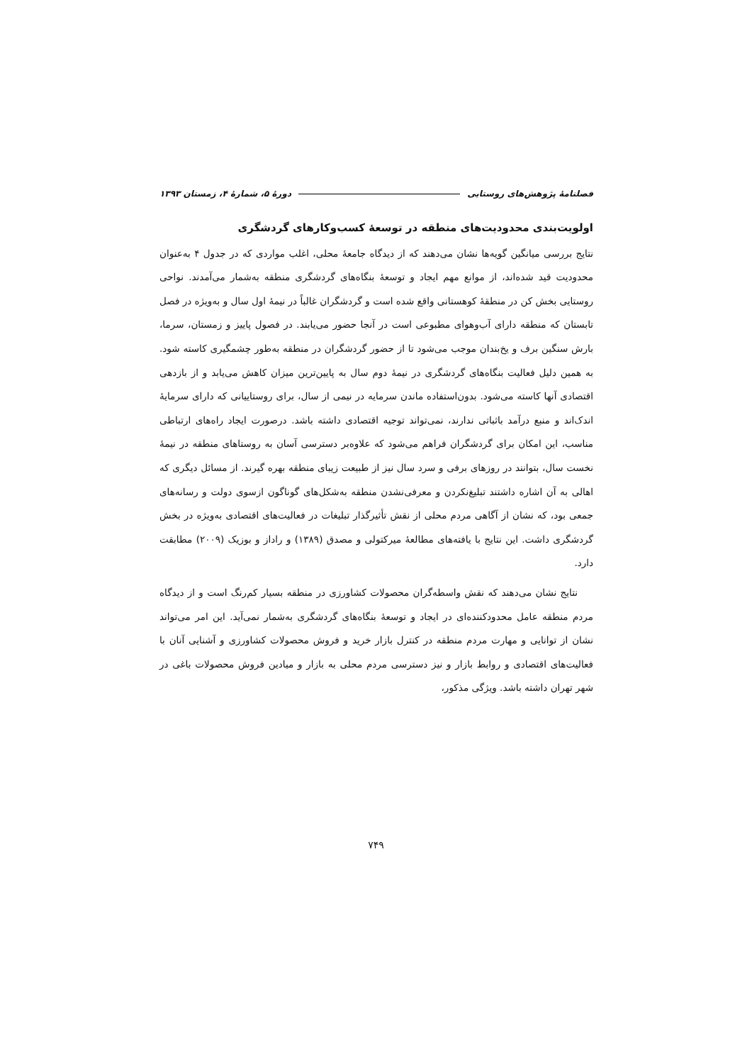فصلنامهٔ پژوهش‌های روستایی دورهٔ ۵، شمارهٔ ۴، زمستان ۱۳۹۳
اولویت‌بندی محدودیت‌های منطقه در توسعهٔ کسب‌وکارهای گردشگری
نتایج بررسی میانگین گویه‌ها نشان می‌دهند که از دیدگاه جامعهٔ محلی، اغلب مواردی که در جدول ۴ به‌عنوان محدودیت قید شده‌اند، از موانع مهم ایجاد و توسعهٔ بنگاه‌های گردشگری منطقه به‌شمار می‌آمدند. نواحی روستایی بخش کن در منطقهٔ کوهستانی واقع شده است و گردشگران غالباً در نیمهٔ اول سال و به‌ویژه در فصل تابستان که منطقه دارای آب‌وهوای مطبوعی است در آنجا حضور می‌یابند. در فصول پاییز و زمستان، سرما، بارش سنگین برف و یخ‌بندان موجب می‌شود تا از حضور گردشگران در منطقه به‌طور چشمگیری کاسته شود. به همین دلیل فعالیت بنگاه‌های گردشگری در نیمهٔ دوم سال به پایین‌ترین میزان کاهش می‌یابد و از بازدهی اقتصادی آنها کاسته می‌شود. بدون‌استفاده ماندن سرمایه در نیمی از سال، برای روستاییانی که دارای سرمایهٔ اندک‌اند و منبع درآمد باثباتی ندارند، نمی‌تواند توجیه اقتصادی داشته باشد. درصورت ایجاد راه‌های ارتباطی مناسب، این امکان برای گردشگران فراهم می‌شود که علاوه‌بر دسترسی آسان به روستاهای منطقه در نیمهٔ نخست سال، بتوانند در روزهای برفی و سرد سال نیز از طبیعت زیبای منطقه بهره گیرند. از مسائل دیگری که اهالی به آن اشاره داشتند تبلیغ‌نکردن و معرفی‌نشدن منطقه به‌شکل‌های گوناگون ازسوی دولت و رسانه‌های جمعی بود، که نشان از آگاهی مردم محلی از نقش تأثیرگذار تبلیغات در فعالیت‌های اقتصادی به‌ویژه در بخش گردشگری داشت. این نتایج با یافته‌های مطالعهٔ میرکتولی و مصدق (۱۳۸۹) و راداز و بوزیک (۲۰۰۹) مطابقت دارد.
نتایج نشان می‌دهند که نقش واسطه‌گران محصولات کشاورزی در منطقه بسیار کم‌رنگ است و از دیدگاه مردم منطقه عامل محدودکننده‌ای در ایجاد و توسعهٔ بنگاه‌های گردشگری به‌شمار نمی‌آید. این امر می‌تواند نشان از توانایی و مهارت مردم منطقه در کنترل بازار خرید و فروش محصولات کشاورزی و آشنایی آنان با فعالیت‌های اقتصادی و روابط بازار و نیز دسترسی مردم محلی به بازار و میادین فروش محصولات باغی در شهر تهران داشته باشد. ویژگی مذکور،
۷۴۹